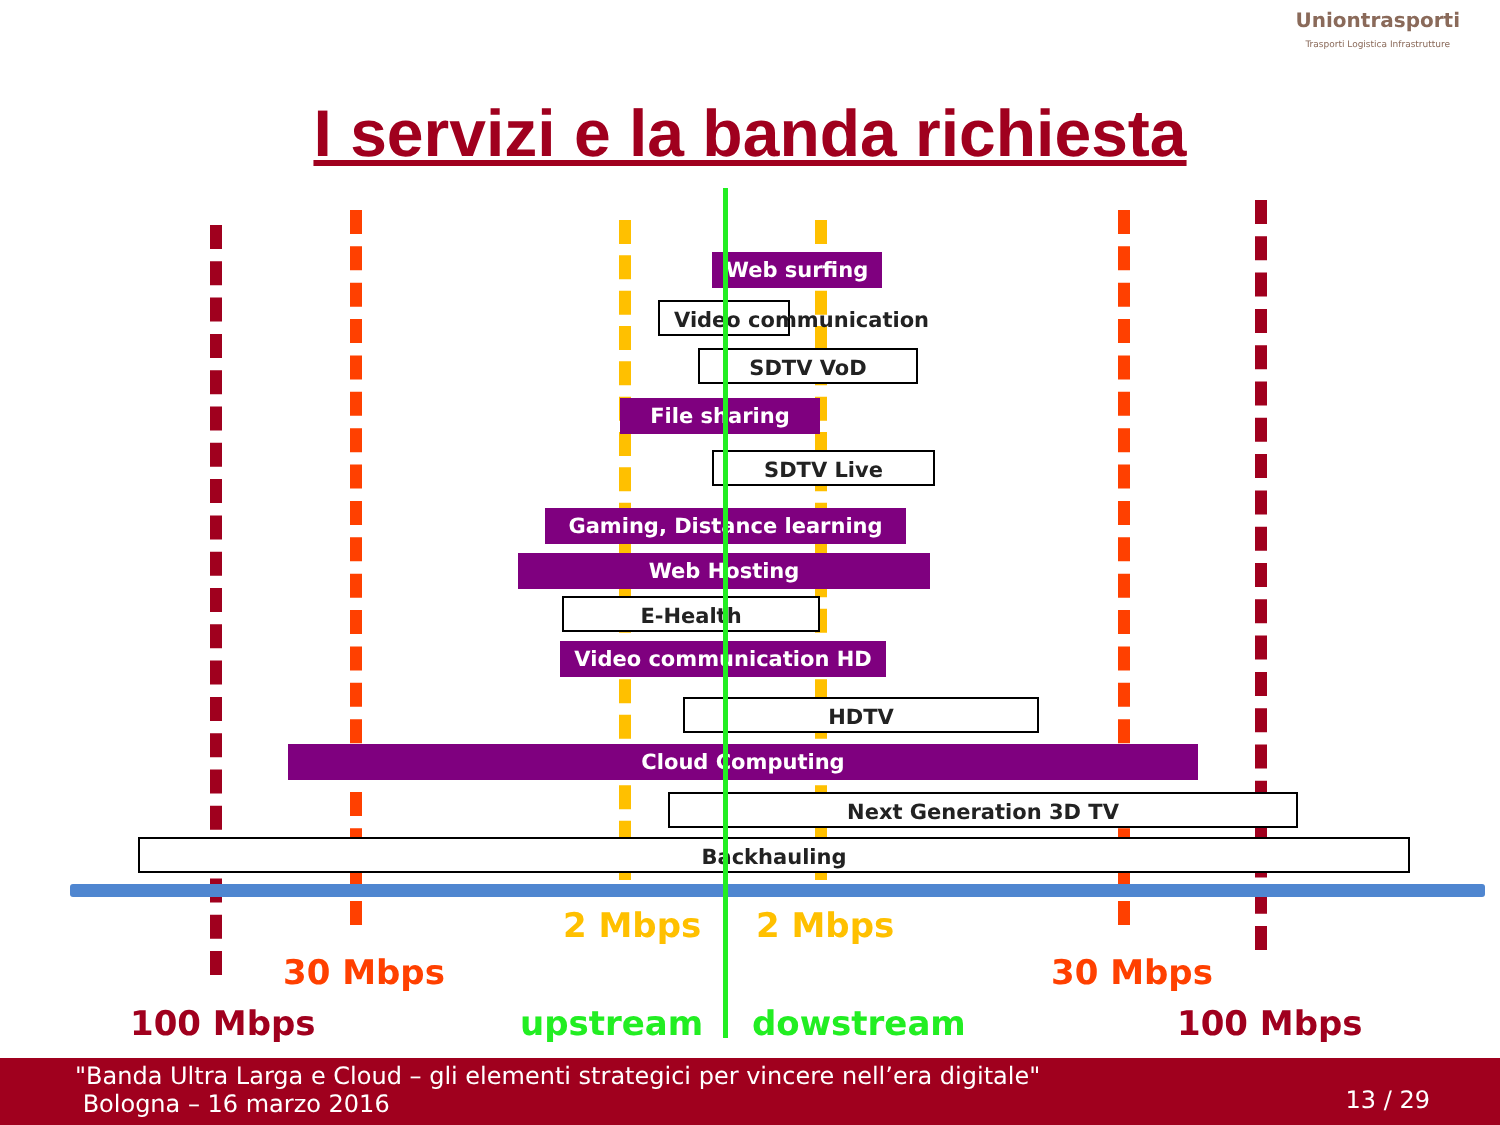Uniontrasporti
Trasporti Logistica Infrastrutture
I servizi e la banda richiesta
Web surfing
Video communication
SDTV VoD
File sharing
SDTV Live
Gaming, Distance learning
Web Hosting
E-Health
Video communication HD
HDTV
Cloud Computing
Next Generation 3D TV
Backhauling
2 Mbps 2 Mbps
30 Mbps 30 Mbps
100 Mbps upstream dowstream 100 Mbps
"Banda Ultra Larga e Cloud – gli elementi strategici per vincere nell’era digitale"
Bologna – 16 marzo 2016
13 / 29